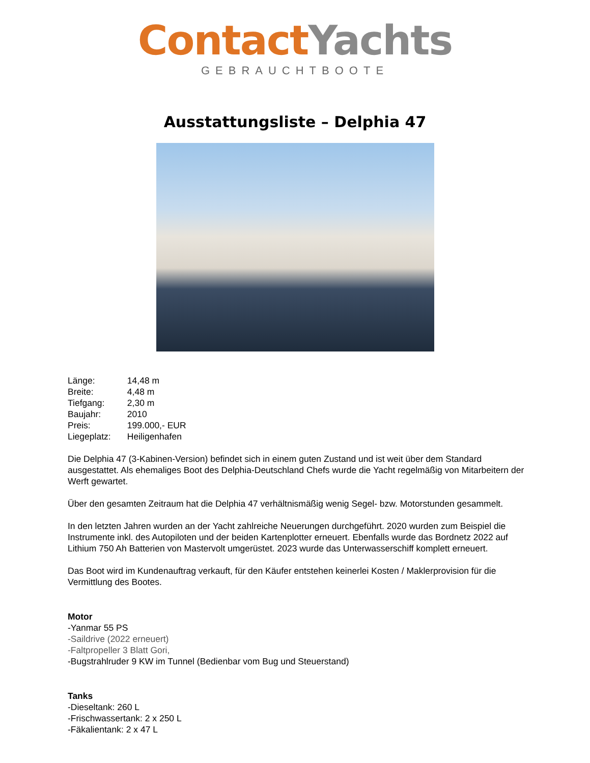Contact Yachts
GEBRAUCHTBOOTE
Ausstattungsliste – Delphia 47
Länge: 14,48 m
Breite: 4,48 m
Tiefgang: 2,30 m
Baujahr: 2010
Preis: 199.000,- EUR
Liegeplatz: Heiligenhafen
Die Delphia 47 (3-Kabinen-Version) befindet sich in einem guten Zustand und ist weit über dem Standard ausgestattet. Als ehemaliges Boot des Delphia-Deutschland Chefs wurde die Yacht regelmäßig von Mitarbeitern der Werft gewartet.
Über den gesamten Zeitraum hat die Delphia 47 verhältnismäßig wenig Segel- bzw. Motorstunden gesammelt.
In den letzten Jahren wurden an der Yacht zahlreiche Neuerungen durchgeführt. 2020 wurden zum Beispiel die Instrumente inkl. des Autopiloten und der beiden Kartenplotter erneuert. Ebenfalls wurde das Bordnetz 2022 auf Lithium 750 Ah Batterien von Mastervolt umgerüstet. 2023 wurde das Unterwasserschiff komplett erneuert.
Das Boot wird im Kundenauftrag verkauft, für den Käufer entstehen keinerlei Kosten / Maklerprovision für die Vermittlung des Bootes.
Motor
-Yanmar 55 PS
-Saildrive (2022 erneuert)
-Faltpropeller 3 Blatt Gori,
-Bugstrahlruder 9 KW im Tunnel (Bedienbar vom Bug und Steuerstand)
Tanks
-Dieseltank: 260 L
-Frischwassertank: 2 x 250 L
-Fäkalientank: 2 x 47 L